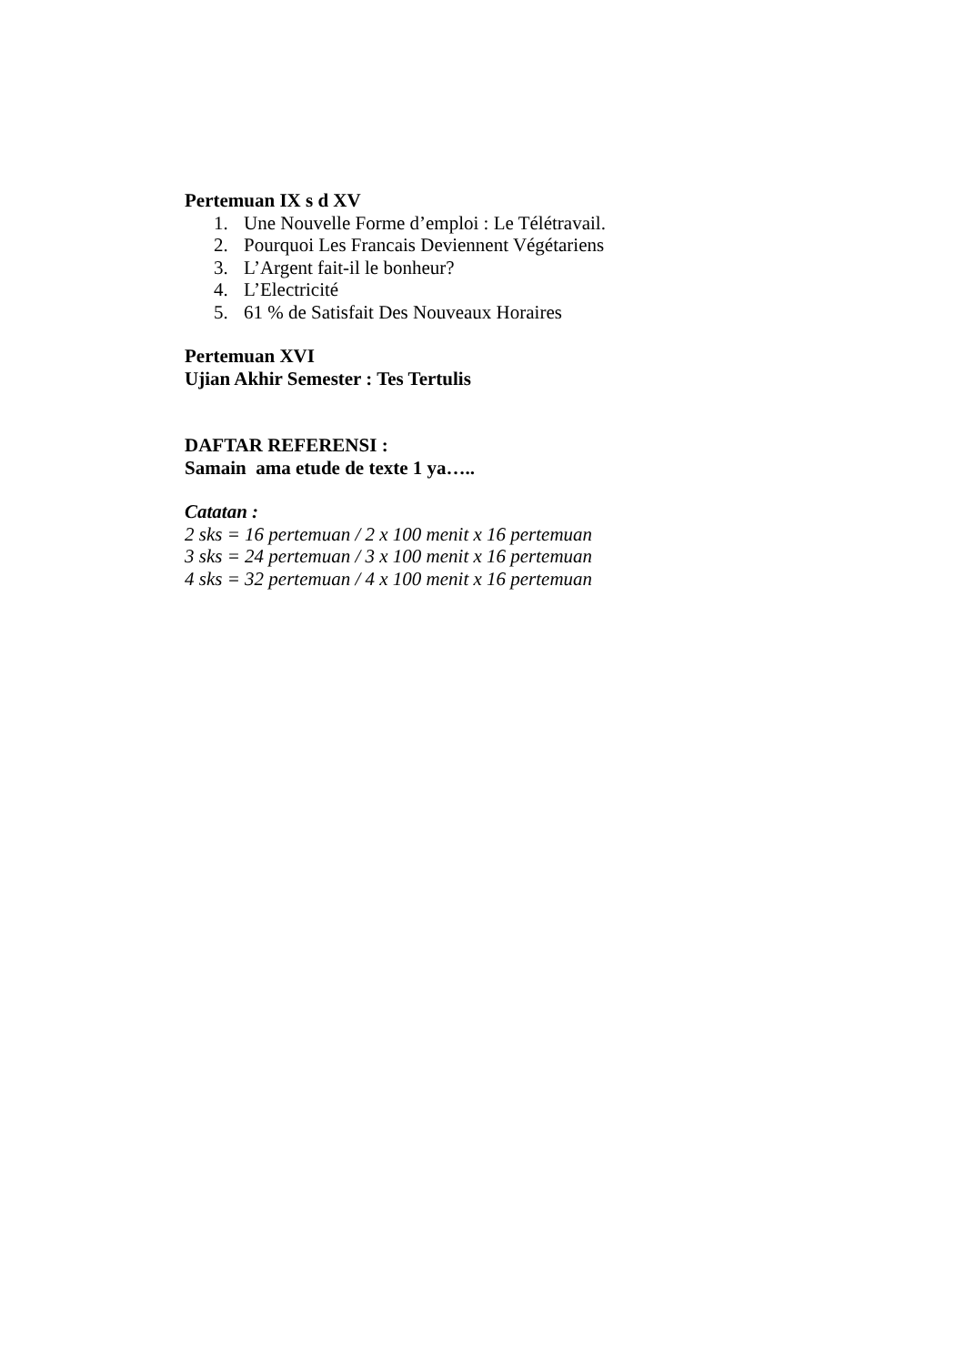Pertemuan IX s d XV
1. Une Nouvelle Forme d’emploi : Le Télétravail.
2. Pourquoi Les Francais Deviennent Végétariens
3. L’Argent fait-il le bonheur?
4. L’Electricité
5. 61 % de Satisfait Des Nouveaux Horaires
Pertemuan XVI
Ujian Akhir Semester : Tes Tertulis
DAFTAR REFERENSI :
Samain ama etude de texte 1 ya…..
Catatan :
2 sks = 16 pertemuan / 2 x 100 menit x 16 pertemuan
3 sks = 24 pertemuan / 3 x 100 menit x 16 pertemuan
4 sks = 32 pertemuan / 4 x 100 menit x 16 pertemuan